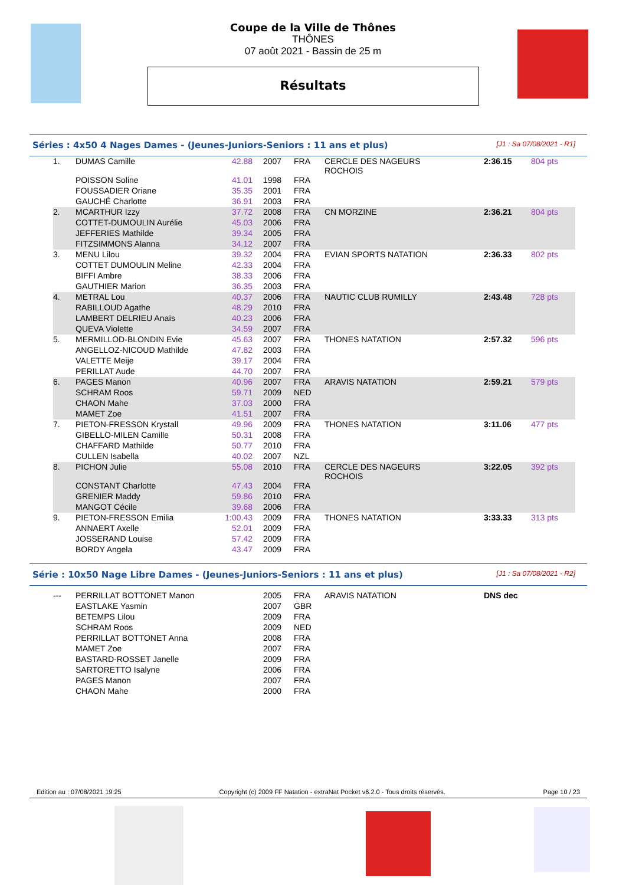Coupe de la Ville de Thônes
THÔNES
07 août 2021 - Bassin de 25 m
Résultats
Séries : 4x50 4 Nages Dames - (Jeunes-Juniors-Seniors : 11 ans et plus) [J1 : Sa 07/08/2021 - R1]
| 1. | DUMAS Camille | 42.88 | 2007 | FRA | CERCLE DES NAGEURS ROCHOIS | | 2:36.15 | 804 pts |
| | POISSON Soline | 41.01 | 1998 | FRA | | | | |
| | FOUSSADIER Oriane | 35.35 | 2001 | FRA | | | | |
| | GAUCHÉ Charlotte | 36.91 | 2003 | FRA | | | | |
| 2. | MCARTHUR Izzy | 37.72 | 2008 | FRA | CN MORZINE | | 2:36.21 | 804 pts |
| | COTTET-DUMOULIN Aurélie | 45.03 | 2006 | FRA | | | | |
| | JEFFERIES Mathilde | 39.34 | 2005 | FRA | | | | |
| | FITZSIMMONS Alanna | 34.12 | 2007 | FRA | | | | |
| 3. | MENU Lilou | 39.32 | 2004 | FRA | EVIAN SPORTS NATATION | | 2:36.33 | 802 pts |
| | COTTET DUMOULIN Meline | 42.33 | 2004 | FRA | | | | |
| | BIFFI Ambre | 38.33 | 2006 | FRA | | | | |
| | GAUTHIER Marion | 36.35 | 2003 | FRA | | | | |
| 4. | METRAL Lou | 40.37 | 2006 | FRA | NAUTIC CLUB RUMILLY | | 2:43.48 | 728 pts |
| | RABILLOUD Agathe | 48.29 | 2010 | FRA | | | | |
| | LAMBERT DELRIEU Anaïs | 40.23 | 2006 | FRA | | | | |
| | QUEVA Violette | 34.59 | 2007 | FRA | | | | |
| 5. | MERMILLOD-BLONDIN Evie | 45.63 | 2007 | FRA | THONES NATATION | | 2:57.32 | 596 pts |
| | ANGELLOZ-NICOUD Mathilde | 47.82 | 2003 | FRA | | | | |
| | VALETTE Meije | 39.17 | 2004 | FRA | | | | |
| | PERILLAT Aude | 44.70 | 2007 | FRA | | | | |
| 6. | PAGES Manon | 40.96 | 2007 | FRA | ARAVIS NATATION | | 2:59.21 | 579 pts |
| | SCHRAM Roos | 59.71 | 2009 | NED | | | | |
| | CHAON Mahe | 37.03 | 2000 | FRA | | | | |
| | MAMET Zoe | 41.51 | 2007 | FRA | | | | |
| 7. | PIETON-FRESSON Krystall | 49.96 | 2009 | FRA | THONES NATATION | | 3:11.06 | 477 pts |
| | GIBELLO-MILEN Camille | 50.31 | 2008 | FRA | | | | |
| | CHAFFARD Mathilde | 50.77 | 2010 | FRA | | | | |
| | CULLEN Isabella | 40.02 | 2007 | NZL | | | | |
| 8. | PICHON Julie | 55.08 | 2010 | FRA | CERCLE DES NAGEURS ROCHOIS | | 3:22.05 | 392 pts |
| | CONSTANT Charlotte | 47.43 | 2004 | FRA | | | | |
| | GRENIER Maddy | 59.86 | 2010 | FRA | | | | |
| | MANGOT Cécile | 39.68 | 2006 | FRA | | | | |
| 9. | PIETON-FRESSON Emilia | 1:00.43 | 2009 | FRA | THONES NATATION | | 3:33.33 | 313 pts |
| | ANNAERT Axelle | 52.01 | 2009 | FRA | | | | |
| | JOSSERAND Louise | 57.42 | 2009 | FRA | | | | |
| | BORDY Angela | 43.47 | 2009 | FRA | | | | |
Série : 10x50 Nage Libre Dames - (Jeunes-Juniors-Seniors : 11 ans et plus) [J1 : Sa 07/08/2021 - R2]
| --- | PERRILLAT BOTTONET Manon | | 2005 | FRA | ARAVIS NATATION | | DNS dec | |
| | EASTLAKE Yasmin | | 2007 | GBR | | | | |
| | BETEMPS Lilou | | 2009 | FRA | | | | |
| | SCHRAM Roos | | 2009 | NED | | | | |
| | PERRILLAT BOTTONET Anna | | 2008 | FRA | | | | |
| | MAMET Zoe | | 2007 | FRA | | | | |
| | BASTARD-ROSSET Janelle | | 2009 | FRA | | | | |
| | SARTORETTO Isalyne | | 2006 | FRA | | | | |
| | PAGES Manon | | 2007 | FRA | | | | |
| | CHAON Mahe | | 2000 | FRA | | | | |
Edition au : 07/08/2021 19:25 Copyright (c) 2009 FF Natation - extraNat Pocket v6.2.0 - Tous droits réservés. Page 10 / 23